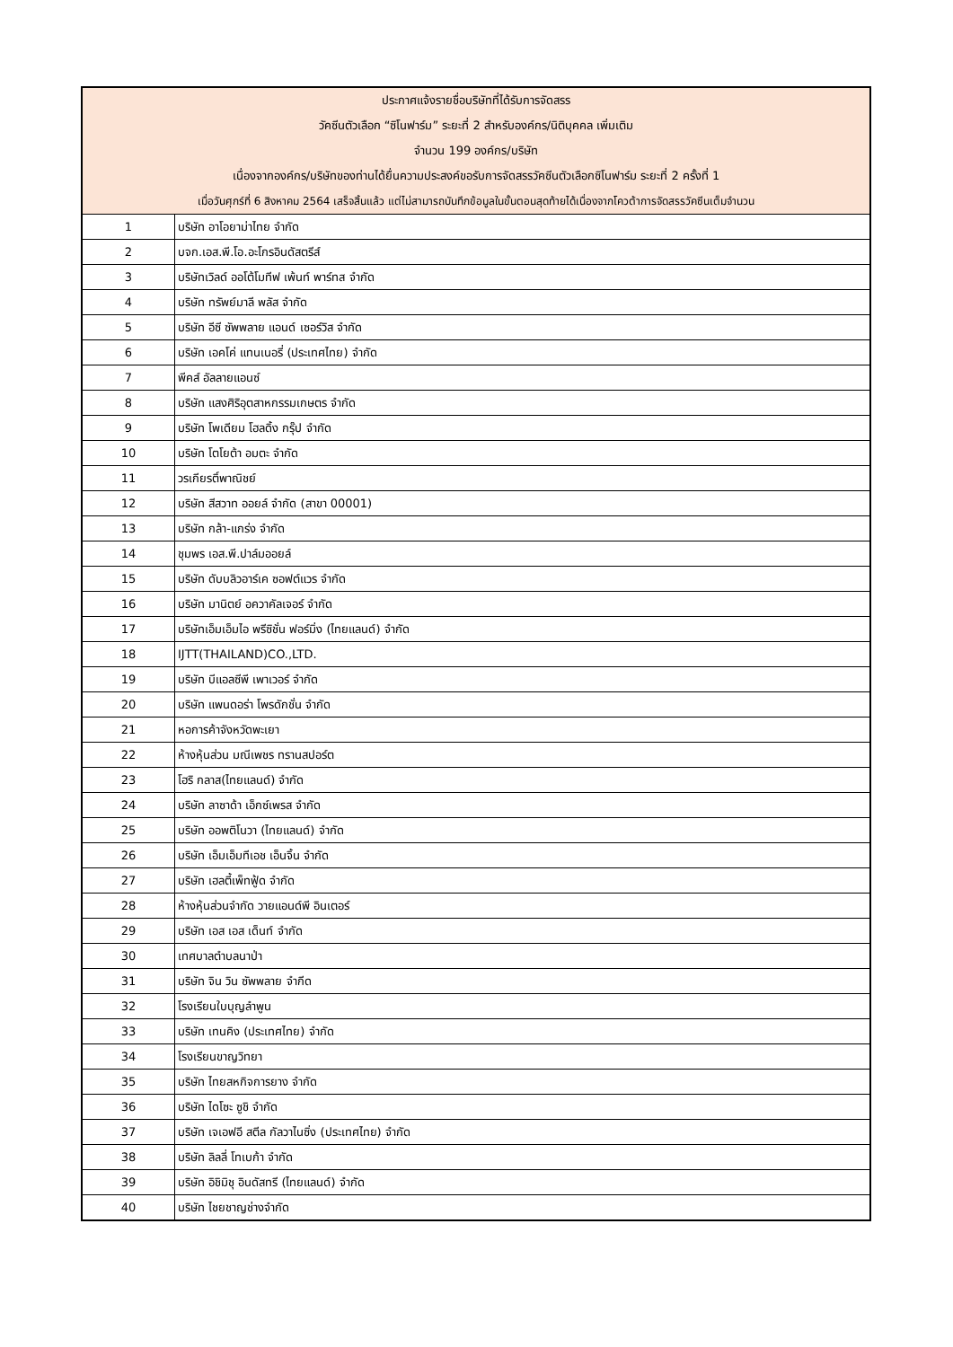| ประกาศแจ้งรายชื่อบริษัทที่ได้รับการจัดสรร | |
| --- | --- |
| วัคซีนตัวเลือก “ซิโนฟาร์ม” ระยะที่ 2 สำหรับองค์กร/นิติบุคคล เพิ่มเติม | |
| จำนวน 199 องค์กร/บริษัท | |
| เนื่องจากองค์กร/บริษัทของท่านได้ยื่นความประสงค์ขอรับการจัดสรรวัคซีนตัวเลือกซิโนฟาร์ม ระยะที่ 2 ครั้งที่ 1 | |
| เมื่อวันศุกร์ที่ 6 สิงหาคม 2564 เสร็จสิ้นแล้ว แต่ไม่สามารถบันทึกข้อมูลในขั้นตอนสุดท้ายได้เนื่องจากโควต้าการจัดสรรวัคซีนเต็มจำนวน | |
| 1 | บริษัท อาโอยาม่าไทย จำกัด |
| 2 | บจก.เอส.พี.โอ.อะโกรอินดัสตรีส์ |
| 3 | บริษัทเวิลด์ ออโต้โมทีฟ เพ้นท์ พาร์ทส จำกัด |
| 4 | บริษัท ทรัพย์มาลี พลัส จำกัด |
| 5 | บริษัท อีซี ซัพพลาย แอนด์ เซอร์วิส จำกัด |
| 6 | บริษัท เอคโค่ แทนเนอรี่ (ประเทศไทย) จำกัด |
| 7 | พีคส์ อัลลายแอนซ์ |
| 8 | บริษัท แสงศิริอุตสาหกรรมเกษตร จำกัด |
| 9 | บริษัท โพเดียม โฮลดิ้ง กรุ๊ป จำกัด |
| 10 | บริษัท โตโยต้า อมตะ จำกัด |
| 11 | วรเกียรติ์พาณิชย์ |
| 12 | บริษัท สีสวาท ออยล์ จำกัด (สาขา 00001) |
| 13 | บริษัท กล้า-แกร่ง จำกัด |
| 14 | ชุมพร เอส.พี.ปาล์มออยล์ |
| 15 | บริษัท ดับบลิวอาร์เค ซอฟต์แวร จำกัด |
| 16 | บริษัท มานิตย์ อควาคัลเจอร์ จำกัด |
| 17 | บริษัทเอ็มเอ็มไอ พรีซิชั่น ฟอร์มิ่ง (ไทยแลนด์) จำกัด |
| 18 | IJTT(THAILAND)CO.,LTD. |
| 19 | บริษัท บีแอลซีพี เพาเวอร์ จำกัด |
| 20 | บริษัท แพนดอร่า โพรดักชั่น จำกัด |
| 21 | หอการค้าจังหวัดพะเยา |
| 22 | ห้างหุ้นส่วน มณีเพชร ทรานสปอร์ต |
| 23 | โฮริ กลาส(ไทยแลนด์) จำกัด |
| 24 | บริษัท ลาซาด้า เอ็กซ์เพรส จำกัด |
| 25 | บริษัท ออพติโนวา (ไทยแลนด์) จำกัด |
| 26 | บริษัท เอ็มเอ็มทีเอช เอ็นจิ้น จำกัด |
| 27 | บริษัท เฮลตี้เพ็ทฟู้ด จำกัด |
| 28 | ห้างหุ้นส่วนจำกัด วายแอนด์พี อินเตอร์ |
| 29 | บริษัท เอส เอส เด็นท์ จำกัด |
| 30 | เทศบาลตำบลนาป่า |
| 31 | บริษัท จิน วิน ซัพพลาย จำกีด |
| 32 | โรงเรียนใบบุญลำพูน |
| 33 | บริษัท เทนคิง (ประเทศไทย) จำกัด |
| 34 | โรงเรียนขาญวิทยา |
| 35 | บริษัท ไทยสหกิจการยาง จำกัด |
| 36 | บริษัท ไดโซะ ซูชิ จำกัด |
| 37 | บริษัท เจเอฟอี สตีล กัลวาไนซิ่ง (ประเทศไทย) จำกัด |
| 38 | บริษัท ลิลลี่ โทเบก้า จำกัด |
| 39 | บริษัท อิชิมิชุ อินดัสทรี (ไทยแลนด์) จำกัด |
| 40 | บริษัท ไชยชาญช่างจำกัด |